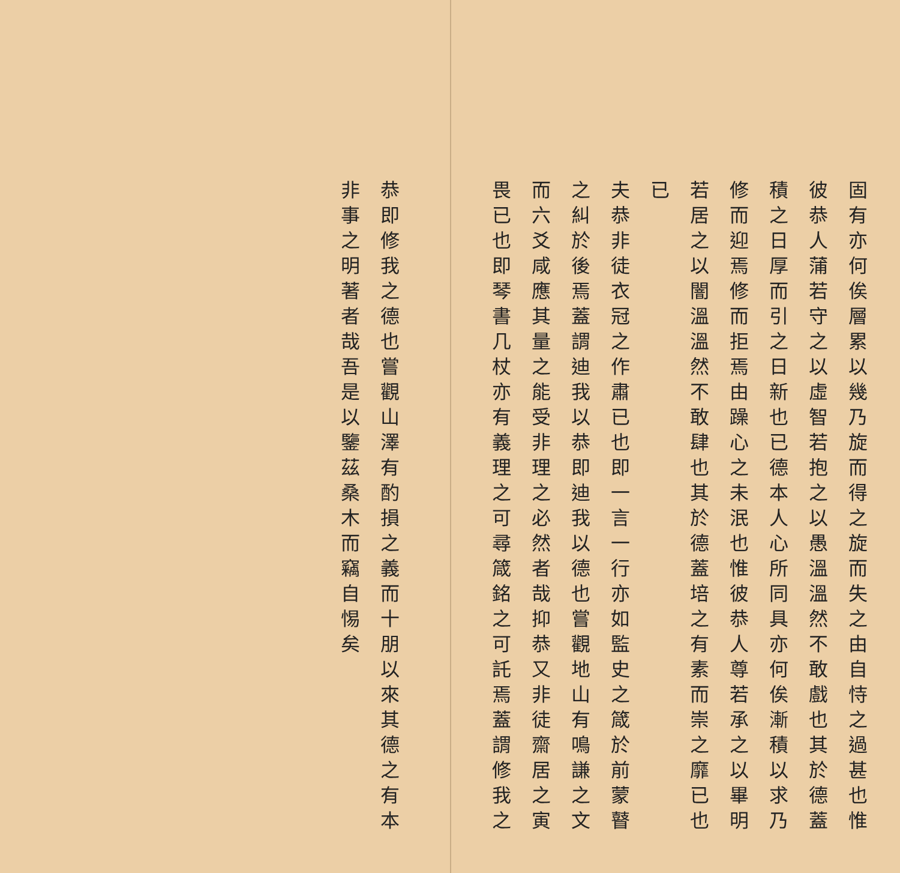固有亦何俟層累以幾乃旋而得之旋而失之由自恃之過甚也惟
彼恭人蒲若守之以虛智若抱之以愚溫溫然不敢戲也其於德蓋
積之日厚而引之日新也已德本人心所同具亦何俟漸積以求乃
修而迎焉修而拒焉由躁心之未泯也惟彼恭人尊若承之以畢明
若居之以闇溫溫然不敢肆也其於德蓋培之有素而崇之靡已也已
夫恭非徒衣冠之作肅已也即一言一行亦如監史之箴於前蒙瞽
之糾於後焉蓋謂迪我以恭即迪我以德也嘗觀地山有鳴謙之文
而六爻咸應其量之能受非理之必然者哉抑恭又非徒齋居之寅
畏已也即琴書几杖亦有義理之可尋箴銘之可託焉蓋謂修我之
恭即修我之德也嘗觀山澤有酌損之義而十朋以來其德之有本
非事之明著者哉吾是以鑒茲桑木而竊自惕矣